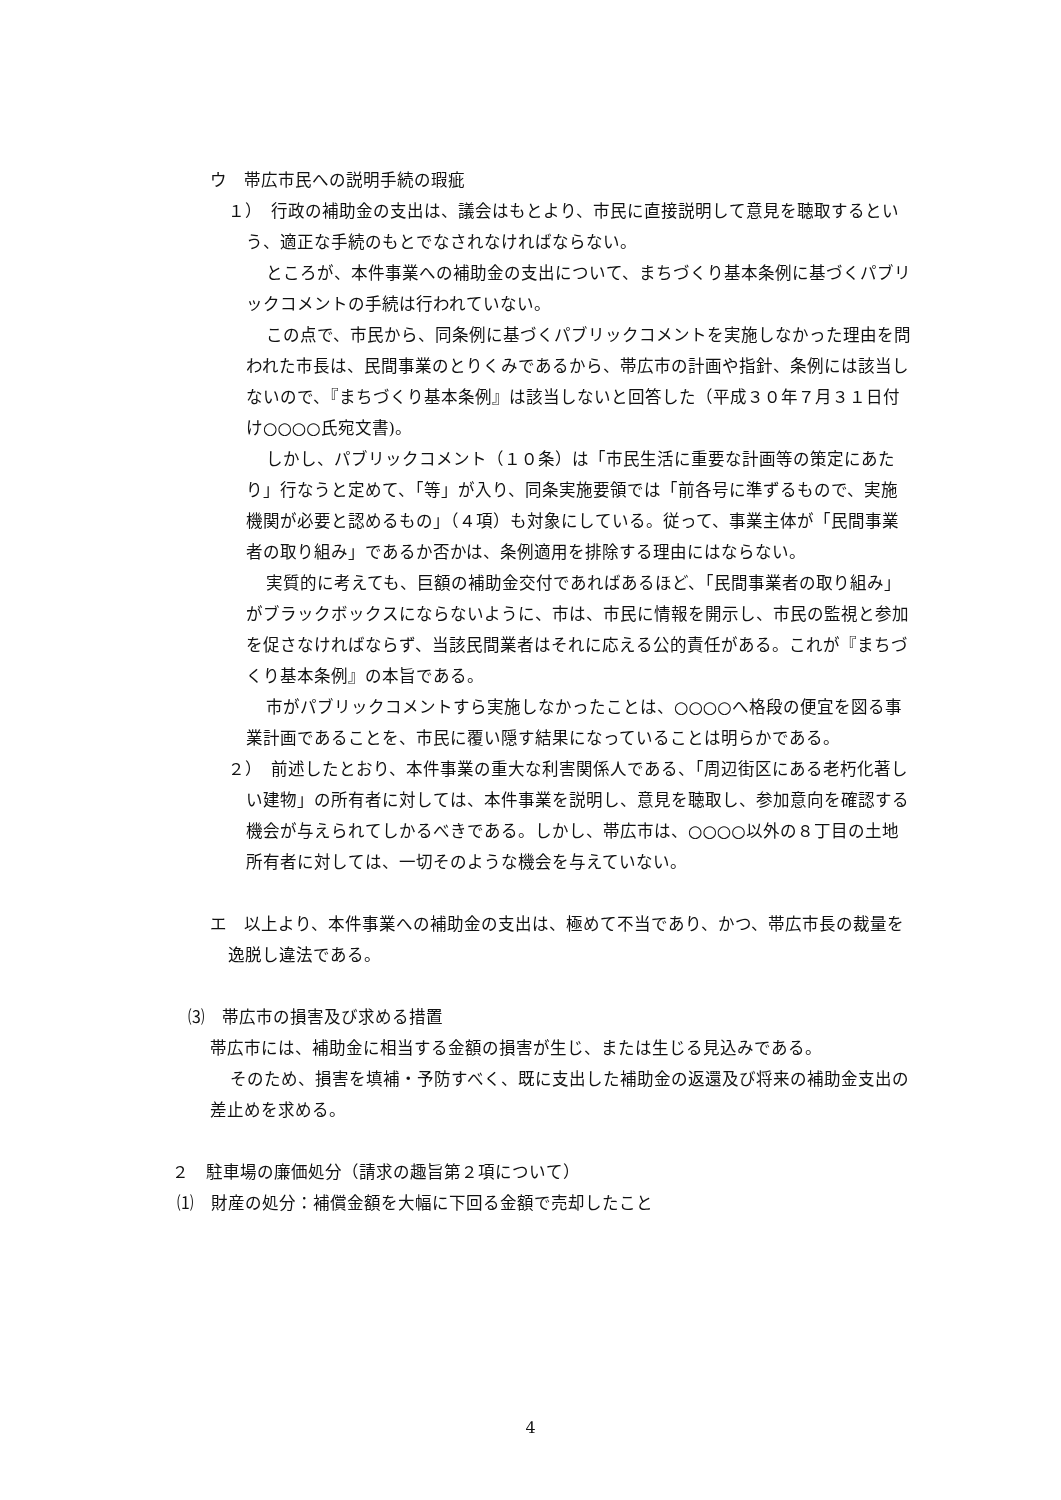ウ　帯広市民への説明手続の瑕疵
１）　行政の補助金の支出は、議会はもとより、市民に直接説明して意見を聴取するという、適正な手続のもとでなされなければならない。
ところが、本件事業への補助金の支出について、まちづくり基本条例に基づくパブリックコメントの手続は行われていない。
この点で、市民から、同条例に基づくパブリックコメントを実施しなかった理由を問われた市長は、民間事業のとりくみであるから、帯広市の計画や指針、条例には該当しないので、『まちづくり基本条例』は該当しないと回答した（平成３０年７月３１日付け○○○○氏宛文書)。
しかし、パブリックコメント（１０条）は「市民生活に重要な計画等の策定にあたり」行なうと定めて、「等」が入り、同条実施要領では「前各号に準ずるもので、実施機関が必要と認めるもの」（４項）も対象にしている。従って、事業主体が「民間事業者の取り組み」であるか否かは、条例適用を排除する理由にはならない。
実質的に考えても、巨額の補助金交付であればあるほど、「民間事業者の取り組み」がブラックボックスにならないように、市は、市民に情報を開示し、市民の監視と参加を促さなければならず、当該民間業者はそれに応える公的責任がある。これが『まちづくり基本条例』の本旨である。
市がパブリックコメントすら実施しなかったことは、○○○○へ格段の便宜を図る事業計画であることを、市民に覆い隠す結果になっていることは明らかである。
２）　前述したとおり、本件事業の重大な利害関係人である、「周辺街区にある老朽化著しい建物」の所有者に対しては、本件事業を説明し、意見を聴取し、参加意向を確認する機会が与えられてしかるべきである。しかし、帯広市は、○○○○以外の８丁目の土地所有者に対しては、一切そのような機会を与えていない。
エ　以上より、本件事業への補助金の支出は、極めて不当であり、かつ、帯広市長の裁量を逸脱し違法である。
⑶　帯広市の損害及び求める措置
帯広市には、補助金に相当する金額の損害が生じ、または生じる見込みである。
そのため、損害を填補・予防すべく、既に支出した補助金の返還及び将来の補助金支出の差止めを求める。
２　駐車場の廉価処分（請求の趣旨第２項について）
⑴　財産の処分：補償金額を大幅に下回る金額で売却したこと
4